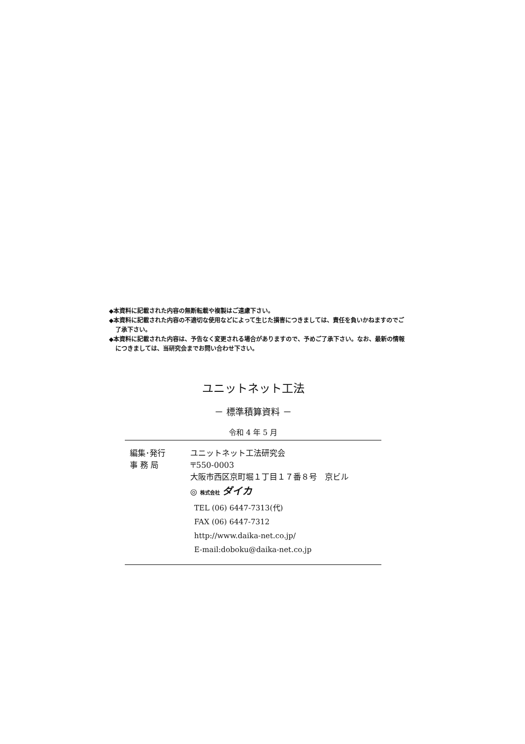◆本資料に記載された内容の無断転載や複製はご遠慮下さい。
◆本資料に記載された内容の不適切な使用などによって生じた損害につきましては、責任を負いかねますのでご了承下さい。
◆本資料に記載された内容は、予告なく変更される場合がありますので、予めご了承下さい。なお、最新の情報につきましては、当研究会までお問い合わせ下さい。
ユニットネット工法
－ 標準積算資料 －
令和 4 年 5 月
編集･発行 ユニットネット工法研究会
事 務 局 〒550-0003
大阪市西区京町堀１丁目１７番８号　京ビル
◎ 株式会社 ダイカ
TEL (06) 6447-7313(代)
FAX (06) 6447-7312
http://www.daika-net.co.jp/
E-mail:doboku@daika-net.co.jp